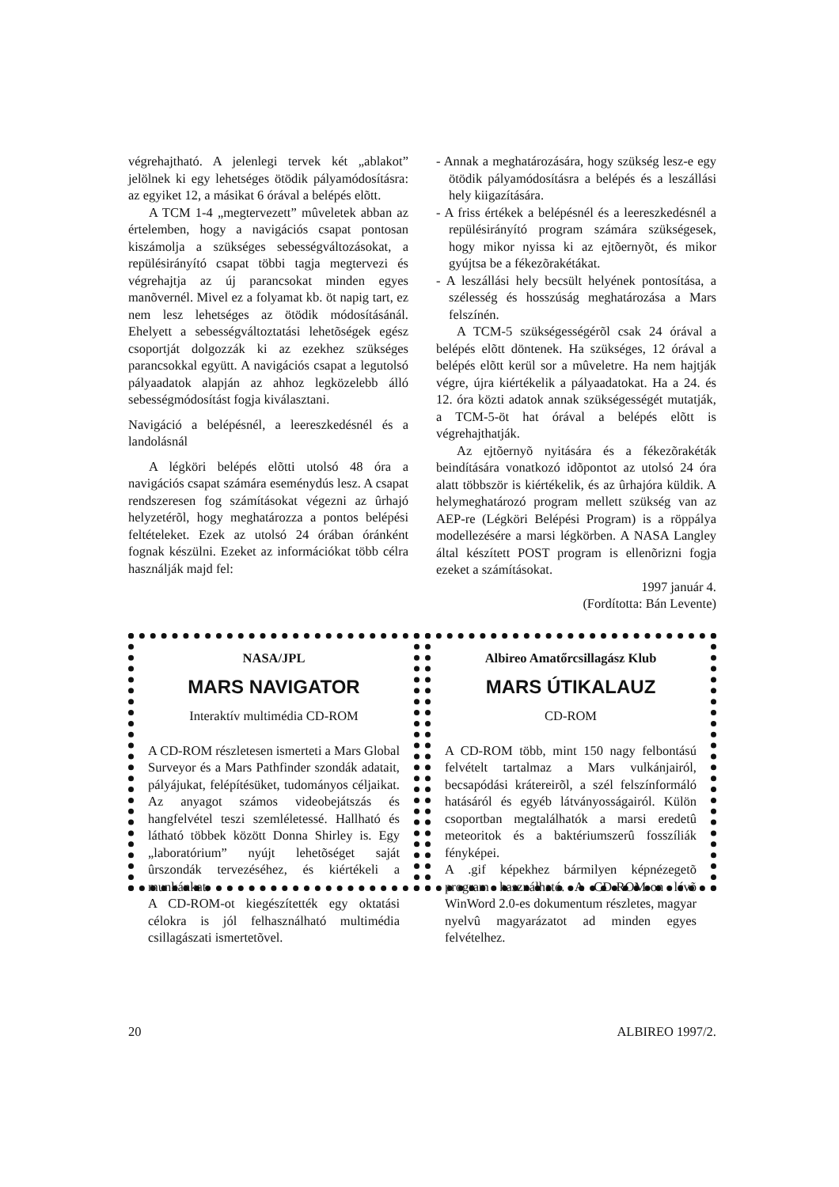végrehajtható. A jelenlegi tervek két „ablakot” jelölnek ki egy lehetséges ötödik pályamódosításra: az egyiket 12, a másikat 6 órával a belépés elõtt.
A TCM 1-4 „megtervezett” mûveletek abban az értelemben, hogy a navigációs csapat pontosan kiszámolja a szükséges sebességváltozásokat, a repülésirányító csapat többi tagja megtervezi és végrehajtja az új parancsokat minden egyes manõvernél. Mivel ez a folyamat kb. öt napig tart, ez nem lesz lehetséges az ötödik módosításánál. Ehelyett a sebességváltoztatási lehetõségek egész csoportját dolgozzák ki az ezekhez szükséges parancsokkal együtt. A navigációs csapat a legutolsó pályaadatok alapján az ahhoz legközelebb álló sebességmódosítást fogja kiválasztani.
Navigáció a belépésnél, a leereszkedésnél és a landolásnál
A légköri belépés elõtti utolsó 48 óra a navigációs csapat számára eseménydús lesz. A csapat rendszeresen fog számításokat végezni az ûrhajó helyzetérõl, hogy meghatározza a pontos belépési feltételeket. Ezek az utolsó 24 órában óránként fognak készülni. Ezeket az információkat több célra használják majd fel:
- Annak a meghatározására, hogy szükség lesz-e egy ötödik pályamódosításra a belépés és a leszállási hely kiigazítására.
- A friss értékek a belépésnél és a leereszkedésnél a repülésirányító program számára szükségesek, hogy mikor nyissa ki az ejtõernyõt, és mikor gyújtsa be a fékezõrakétákat.
- A leszállási hely becsült helyének pontosítása, a szélesség és hosszúság meghatározása a Mars felszínén.
A TCM-5 szükségességérõl csak 24 órával a belépés elõtt döntenek. Ha szükséges, 12 órával a belépés elõtt kerül sor a mûveletre. Ha nem hajtják végre, újra kiértékelik a pályaadatokat. Ha a 24. és 12. óra közti adatok annak szükségességét mutatják, a TCM-5-öt hat órával a belépés elõtt is végrehajthatják.
Az ejtõernyõ nyitására és a fékezõrakéták beindítására vonatkozó idõpontot az utolsó 24 óra alatt többször is kiértékelik, és az ûrhajóra küldik. A helymeghatározó program mellett szükség van az AEP-re (Légköri Belépési Program) is a röppálya modellezésére a marsi légkörben. A NASA Langley által készített POST program is ellenõrizni fogja ezeket a számításokat.
1997 január 4.
(Fordította: Bán Levente)
NASA/JPL
MARS NAVIGATOR
Interaktív multimédia CD-ROM
A CD-ROM részletesen ismerteti a Mars Global Surveyor és a Mars Pathfinder szondák adatait, pályájukat, felépítésüket, tudományos céljaikat. Az anyagot számos videobejátszás és hangfelvétel teszi szemléletessé. Hallható és látható többek között Donna Shirley is. Egy „laboratórium” nyújt lehetõséget saját ûrszondák tervezéséhez, és kiértékeli a munkánkat.
A CD-ROM-ot kiegészítették egy oktatási célokra is jól felhasználható multimédia csillagászati ismertetõvel.
Albireo Amatőrcsillagász Klub
MARS ÚTIKALAUZ
CD-ROM
A CD-ROM több, mint 150 nagy felbontású felvételt tartalmaz a Mars vulkánjairól, becsapódási krátereirõl, a szél felszínformáló hatásáról és egyéb látványosságairól. Külön csoportban megtalálhatók a marsi eredetû meteoritok és a baktériumszerû fosszíliák fényképei.
A .gif képekhez bármilyen képnézegetõ program használható. A CD-ROM-on lévõ WinWord 2.0-es dokumentum részletes, magyar nyelvû magyarázatot ad minden egyes felvételhez.
20 ALBIREO 1997/2.